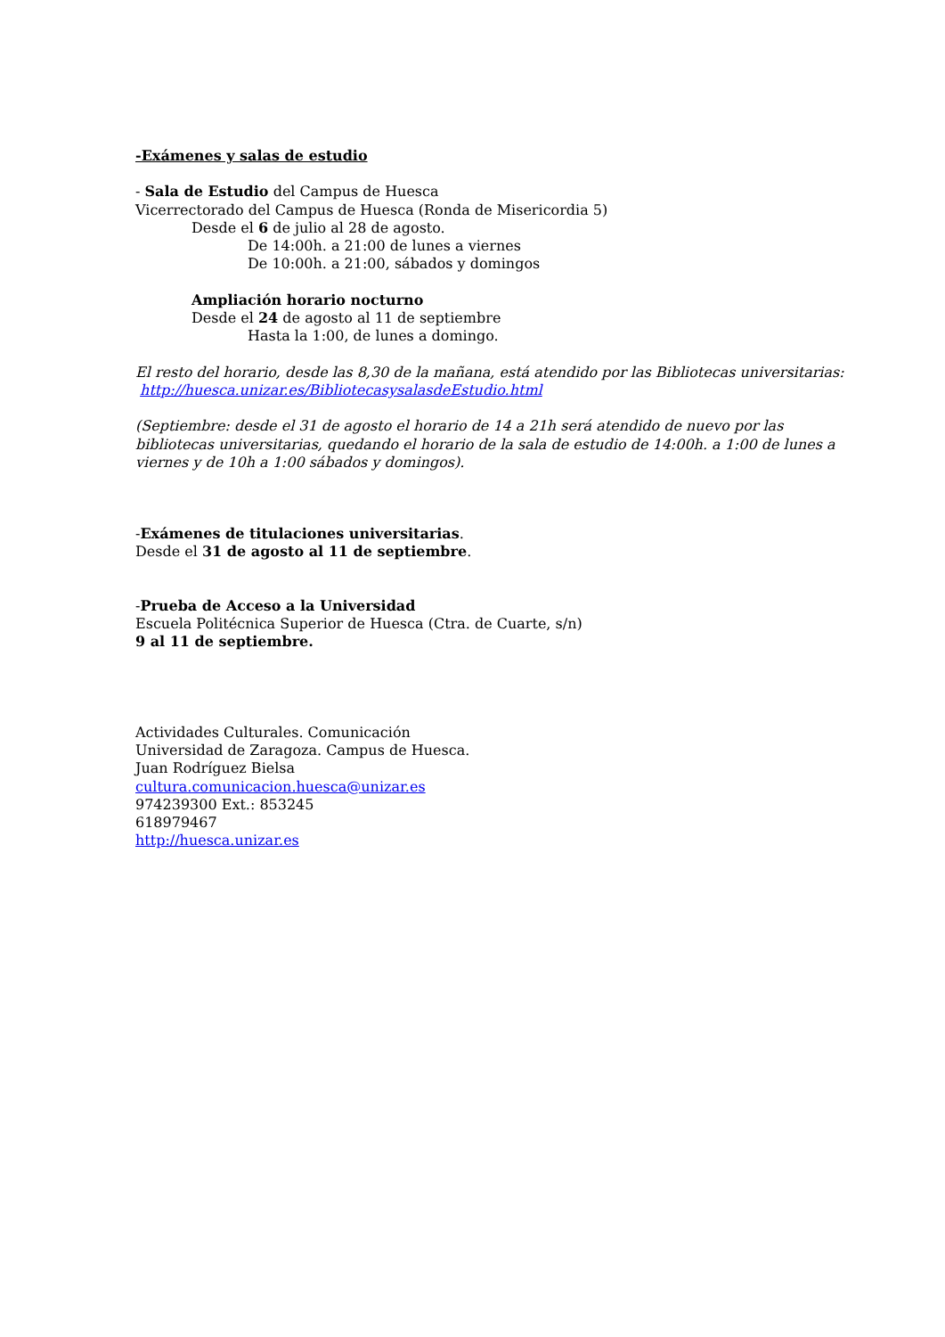-Exámenes y salas de estudio
- Sala de Estudio del Campus de Huesca
Vicerrectorado del Campus de Huesca (Ronda de Misericordia 5)
Desde el 6 de julio al 28 de agosto.
De 14:00h. a 21:00 de lunes a viernes
De 10:00h. a 21:00, sábados y domingos
Ampliación horario nocturno
Desde el 24 de agosto al 11 de septiembre
Hasta la 1:00, de lunes a domingo.
El resto del horario, desde las 8,30 de la mañana, está atendido por las Bibliotecas universitarias: http://huesca.unizar.es/BibliotecasysalasdeEstudio.html
(Septiembre: desde el 31 de agosto el horario de 14 a 21h será atendido de nuevo por las bibliotecas universitarias, quedando el horario de la sala de estudio de 14:00h. a 1:00 de lunes a viernes y de 10h a 1:00 sábados y domingos).
-Exámenes de titulaciones universitarias.
Desde el 31 de agosto al 11 de septiembre.
-Prueba de Acceso a la Universidad
Escuela Politécnica Superior de Huesca (Ctra. de Cuarte, s/n)
9 al 11 de septiembre.
Actividades Culturales. Comunicación
Universidad de Zaragoza. Campus de Huesca.
Juan Rodríguez Bielsa
cultura.comunicacion.huesca@unizar.es
974239300 Ext.: 853245
618979467
http://huesca.unizar.es